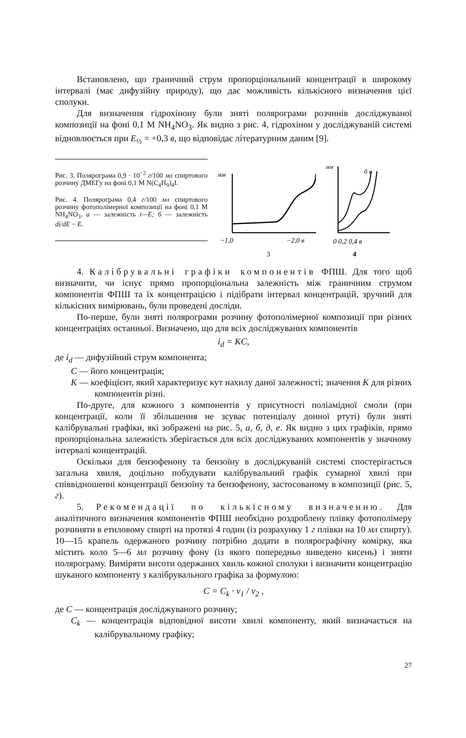Встановлено, що граничний струм пропорціональний концентрації в широкому інтервалі (має дифузійну природу), що дає можливість кількісного визначення цієї сполуки.
Для визначення гідрохінону були зняті полярограми розчинів досліджуваної композиції на фоні 0,1 М NH<sub>4</sub>NO<sub>3</sub>. Як видно з рис. 4, гідрохінон у досліджуваній системі відновлюється при E<sub>½</sub> = +0,3 в, що відповідає літературним даним [9].
Рис. 3. Полярограма 0,9 · 10<sup>−2</sup> г/100 мл спиртового розчину ДМЕГу на фоні 0,1 М N(C<sub>4</sub>H<sub>9</sub>)<sub>4</sub>I.
Рис. 4. Полярограма 0,4 г/100 мл спиртового розчину фотополімерної композиції на фоні 0,1 М NH<sub>4</sub>NO<sub>3</sub>. а — залежність i—E; б — залежність di/dE − E.
мм
−1,0
−2,0 в
3
мм
б а
0 0,2 0,4 в
4
4. Калібрувальні графіки компонентів ФПШ. Для того щоб визначити, чи існує прямо пропорціональна залежність між граничним струмом компонентів ФПШ та їх концентрацією і підібрати інтервал концентрацій, зручний для кількісних вимірювань, були проведені досліди.
По-перше, були зняті полярограми розчину фотополімерної композиції при різних концентраціях останньої. Визначено, що для всіх досліджуваних компонентів
i<sub>d</sub> = KC,
де i<sub>d</sub> — дифузійний струм компонента;
С — його концентрація;
К — коефіцієнт, який характеризує кут нахилу даної залежності; значення К для різних компонентів різні.
По-друге, для кожного з компонентів у присутності поліамідної смоли (при концентрації, коли її збільшення не зсуває потенціалу донної ртуті) були зняті калібрувальні графіки, які зображені на рис. 5, а, б, д, е. Як видно з цих графіків, прямо пропорціональна залежність зберігається для всіх досліджуваних компонентів у значному інтервалі концентрацій.
Оскільки для бензофенону та бензоїну в досліджуваній системі спостерігається загальна хвиля, доцільно побудувати калібрувальний графік сумарної хвилі при співвідношенні концентрації бензоїну та бензофенону, застосованому в композиції (рис. 5, г).
5. Рекомендації по кількісному визначенню. Для аналітичного визначення компонентів ФПШ необхідно роздроблену плівку фотополімеру розчиняти в етиловому спирті на протязі 4 годин (із розрахунку 1 г плівки на 10 мл спирту). 10—15 крапель одержаного розчину потрібно додати в полярографічну комірку, яка містить коло 5—6 мл розчину фону (із якого попередньо виведено кисень) і зняти полярограму. Виміряти висоти одержаних хвиль кожної сполуки і визначити концентрацію шуканого компоненту з калібрувального графіка за формулою:
C = C<sub>k</sub> · v<sub>1</sub> / v<sub>2</sub> ,
де С — концентрація досліджуваного розчину;
C<sub>k</sub> — концентрація відповідної висоти хвилі компоненту, який визначається на калібрувальному графіку;
27